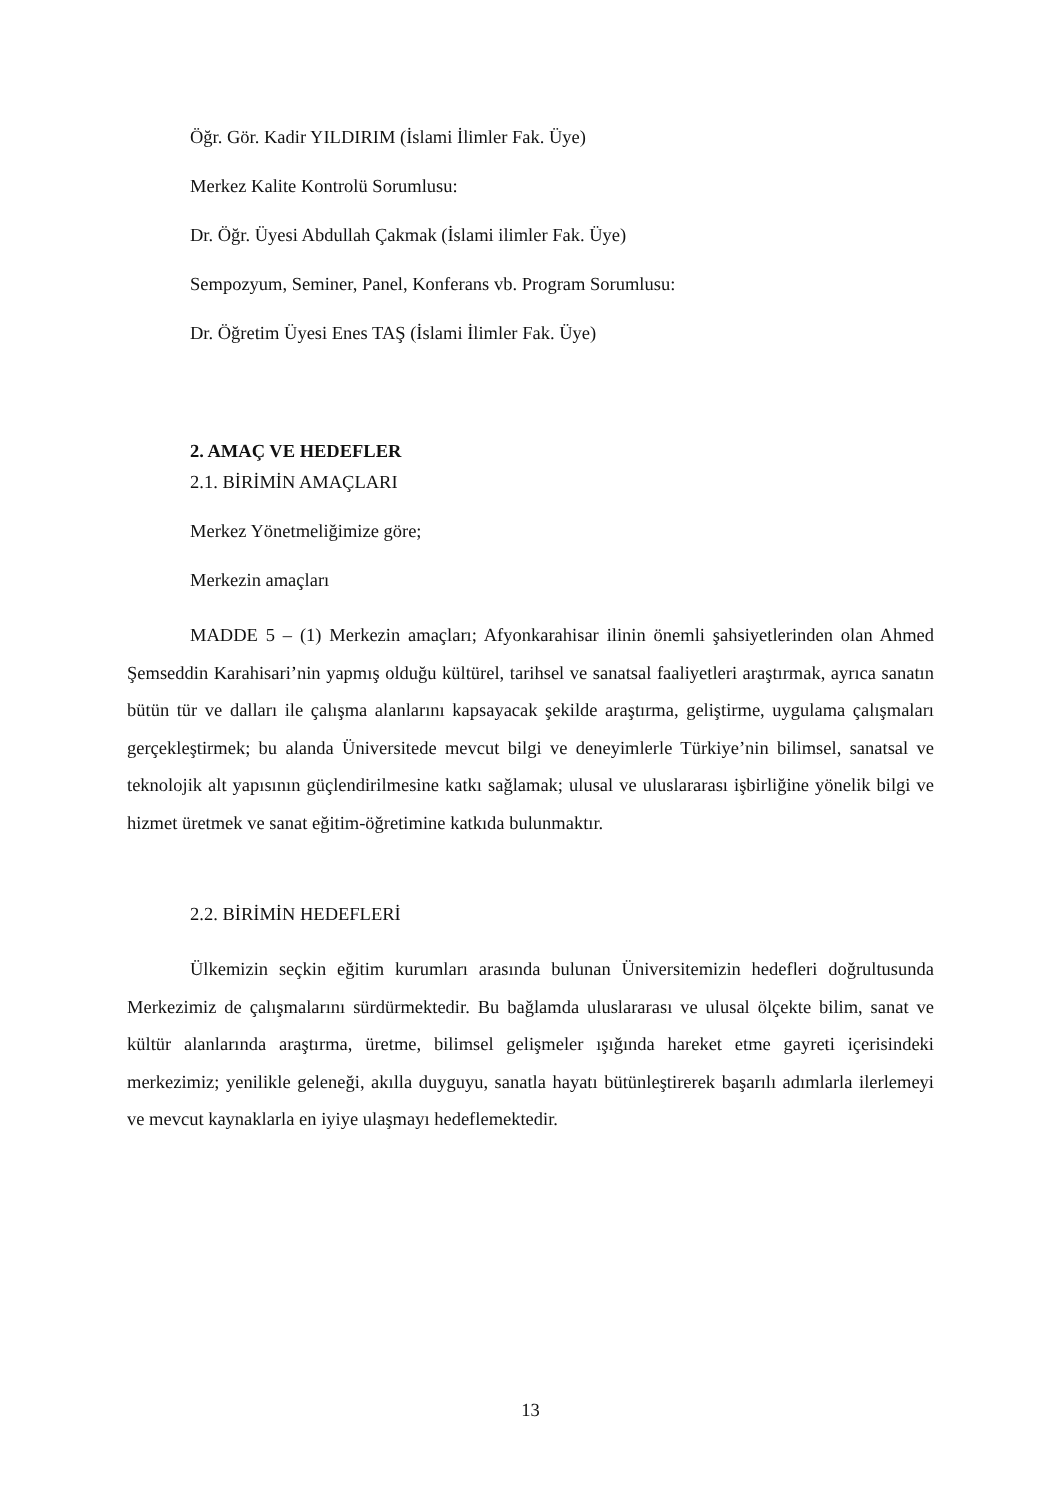Öğr. Gör. Kadir YILDIRIM (İslami İlimler Fak. Üye)
Merkez Kalite Kontrolü Sorumlusu:
Dr. Öğr. Üyesi Abdullah Çakmak (İslami ilimler Fak. Üye)
Sempozyum, Seminer, Panel, Konferans vb. Program Sorumlusu:
Dr. Öğretim Üyesi Enes TAŞ (İslami İlimler Fak. Üye)
2. AMAÇ VE HEDEFLER
2.1. BİRİMİN AMAÇLARI
Merkez Yönetmeliğimize göre;
Merkezin amaçları
MADDE 5 – (1) Merkezin amaçları; Afyonkarahisar ilinin önemli şahsiyetlerinden olan Ahmed Şemseddin Karahisari’nin yapmış olduğu kültürel, tarihsel ve sanatsal faaliyetleri araştırmak, ayrıca sanatın bütün tür ve dalları ile çalışma alanlarını kapsayacak şekilde araştırma, geliştirme, uygulama çalışmaları gerçekleştirmek; bu alanda Üniversitede mevcut bilgi ve deneyimlerle Türkiye’nin bilimsel, sanatsal ve teknolojik alt yapısının güçlendirilmesine katkı sağlamak; ulusal ve uluslararası işbirliğine yönelik bilgi ve hizmet üretmek ve sanat eğitim-öğretimine katkıda bulunmaktır.
2.2. BİRİMİN HEDEFLERİ
Ülkemizin seçkin eğitim kurumları arasında bulunan Üniversitemizin hedefleri doğrultusunda Merkezimiz de çalışmalarını sürdürmektedir. Bu bağlamda uluslararası ve ulusal ölçekte bilim, sanat ve kültür alanlarında araştırma, üretme, bilimsel gelişmeler ışığında hareket etme gayreti içerisindeki merkezimiz; yenilikle geleneği, akılla duyguyu, sanatla hayatı bütünleştirerek başarılı adımlarla ilerlemeyi ve mevcut kaynaklarla en iyiye ulaşmayı hedeflemektedir.
13